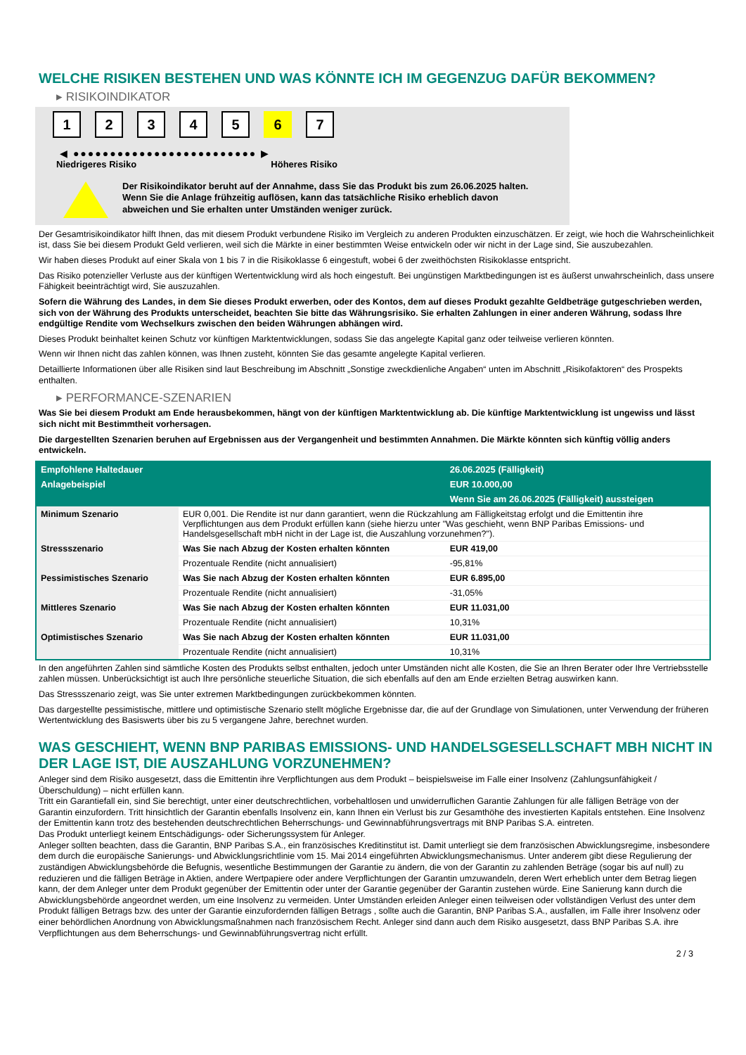WELCHE RISIKEN BESTEHEN UND WAS KÖNNTE ICH IM GEGENZUG DAFÜR BEKOMMEN?
▸ RISIKOINDIKATOR
1 2 3 4 5 6 7
◀ ●●●●●●●●●●●●●●●●●●●●●●●●● ▶
Niedrigeres Risiko Höheres Risiko
Der Risikoindikator beruht auf der Annahme, dass Sie das Produkt bis zum 26.06.2025 halten.
Wenn Sie die Anlage frühzeitig auflösen, kann das tatsächliche Risiko erheblich davon abweichen und Sie erhalten unter Umständen weniger zurück.
Der Gesamtrisikoindikator hilft Ihnen, das mit diesem Produkt verbundene Risiko im Vergleich zu anderen Produkten einzuschätzen. Er zeigt, wie hoch die Wahrscheinlichkeit ist, dass Sie bei diesem Produkt Geld verlieren, weil sich die Märkte in einer bestimmten Weise entwickeln oder wir nicht in der Lage sind, Sie auszubezahlen.
Wir haben dieses Produkt auf einer Skala von 1 bis 7 in die Risikoklasse 6 eingestuft, wobei 6 der zweithöchsten Risikoklasse entspricht.
Das Risiko potenzieller Verluste aus der künftigen Wertentwicklung wird als hoch eingestuft. Bei ungünstigen Marktbedingungen ist es äußerst unwahrscheinlich, dass unsere Fähigkeit beeinträchtigt wird, Sie auszuzahlen.
Sofern die Währung des Landes, in dem Sie dieses Produkt erwerben, oder des Kontos, dem auf dieses Produkt gezahlte Geldbeträge gutgeschrieben werden, sich von der Währung des Produkts unterscheidet, beachten Sie bitte das Währungsrisiko. Sie erhalten Zahlungen in einer anderen Währung, sodass Ihre endgültige Rendite vom Wechselkurs zwischen den beiden Währungen abhängen wird.
Dieses Produkt beinhaltet keinen Schutz vor künftigen Marktentwicklungen, sodass Sie das angelegte Kapital ganz oder teilweise verlieren könnten.
Wenn wir Ihnen nicht das zahlen können, was Ihnen zusteht, könnten Sie das gesamte angelegte Kapital verlieren.
Detaillierte Informationen über alle Risiken sind laut Beschreibung im Abschnitt „Sonstige zweckdienliche Angaben“ unten im Abschnitt „Risikofaktoren“ des Prospekts enthalten.
▸ PERFORMANCE-SZENARIEN
Was Sie bei diesem Produkt am Ende herausbekommen, hängt von der künftigen Marktentwicklung ab. Die künftige Marktentwicklung ist ungewiss und lässt sich nicht mit Bestimmtheit vorhersagen.
Die dargestellten Szenarien beruhen auf Ergebnissen aus der Vergangenheit und bestimmten Annahmen. Die Märkte könnten sich künftig völlig anders entwickeln.
| Empfohlene Haltedauer | | 26.06.2025 (Fälligkeit) |
| --- | --- | --- |
| Anlagebeispiel | | EUR 10.000,00 |
| | | Wenn Sie am 26.06.2025 (Fälligkeit) aussteigen |
| Minimum Szenario | EUR 0,001. Die Rendite ist nur dann garantiert, wenn die Rückzahlung am Fälligkeitstag erfolgt und die Emittentin ihre Verpflichtungen aus dem Produkt erfüllen kann (siehe hierzu unter "Was geschieht, wenn BNP Paribas Emissions- und Handelsgesellschaft mbH nicht in der Lage ist, die Auszahlung vorzunehmen?"). | |
| Stressszenario | Was Sie nach Abzug der Kosten erhalten könnten | EUR 419,00 |
| | Prozentuale Rendite (nicht annualisiert) | -95,81% |
| Pessimistisches Szenario | Was Sie nach Abzug der Kosten erhalten könnten | EUR 6.895,00 |
| | Prozentuale Rendite (nicht annualisiert) | -31,05% |
| Mittleres Szenario | Was Sie nach Abzug der Kosten erhalten könnten | EUR 11.031,00 |
| | Prozentuale Rendite (nicht annualisiert) | 10,31% |
| Optimistisches Szenario | Was Sie nach Abzug der Kosten erhalten könnten | EUR 11.031,00 |
| | Prozentuale Rendite (nicht annualisiert) | 10,31% |
In den angeführten Zahlen sind sämtliche Kosten des Produkts selbst enthalten, jedoch unter Umständen nicht alle Kosten, die Sie an Ihren Berater oder Ihre Vertriebsstelle zahlen müssen. Unberücksichtigt ist auch Ihre persönliche steuerliche Situation, die sich ebenfalls auf den am Ende erzielten Betrag auswirken kann.
Das Stressszenario zeigt, was Sie unter extremen Marktbedingungen zurückbekommen könnten.
Das dargestellte pessimistische, mittlere und optimistische Szenario stellt mögliche Ergebnisse dar, die auf der Grundlage von Simulationen, unter Verwendung der früheren Wertentwicklung des Basiswerts über bis zu 5 vergangene Jahre, berechnet wurden.
WAS GESCHIEHT, WENN BNP PARIBAS EMISSIONS- UND HANDELSGESELLSCHAFT MBH NICHT IN DER LAGE IST, DIE AUSZAHLUNG VORZUNEHMEN?
Anleger sind dem Risiko ausgesetzt, dass die Emittentin ihre Verpflichtungen aus dem Produkt – beispielsweise im Falle einer Insolvenz (Zahlungsunfähigkeit / Überschuldung) – nicht erfüllen kann.
Tritt ein Garantiefall ein, sind Sie berechtigt, unter einer deutschrechtlichen, vorbehaltlosen und unwiderruflichen Garantie Zahlungen für alle fälligen Beträge von der Garantin einzufordern. Tritt hinsichtlich der Garantin ebenfalls Insolvenz ein, kann Ihnen ein Verlust bis zur Gesamthöhe des investierten Kapitals entstehen. Eine Insolvenz der Emittentin kann trotz des bestehenden deutschrechtlichen Beherrschungs- und Gewinnabführungsvertrags mit BNP Paribas S.A. eintreten.
Das Produkt unterliegt keinem Entschädigungs- oder Sicherungssystem für Anleger.
Anleger sollten beachten, dass die Garantin, BNP Paribas S.A., ein französisches Kreditinstitut ist. Damit unterliegt sie dem französischen Abwicklungsregime, insbesondere dem durch die europäische Sanierungs- und Abwicklungsrichtlinie vom 15. Mai 2014 eingeführten Abwicklungsmechanismus. Unter anderem gibt diese Regulierung der zuständigen Abwicklungsbehörde die Befugnis, wesentliche Bestimmungen der Garantie zu ändern, die von der Garantin zu zahlenden Beträge (sogar bis auf null) zu reduzieren und die fälligen Beträge in Aktien, andere Wertpapiere oder andere Verpflichtungen der Garantin umzuwandeln, deren Wert erheblich unter dem Betrag liegen kann, der dem Anleger unter dem Produkt gegenüber der Emittentin oder unter der Garantie gegenüber der Garantin zustehen würde. Eine Sanierung kann durch die Abwicklungsbehörde angeordnet werden, um eine Insolvenz zu vermeiden. Unter Umständen erleiden Anleger einen teilweisen oder vollständigen Verlust des unter dem Produkt fälligen Betrags bzw. des unter der Garantie einzufordernden fälligen Betrags , sollte auch die Garantin, BNP Paribas S.A., ausfallen, im Falle ihrer Insolvenz oder einer behördlichen Anordnung von Abwicklungsmaßnahmen nach französischem Recht. Anleger sind dann auch dem Risiko ausgesetzt, dass BNP Paribas S.A. ihre Verpflichtungen aus dem Beherrschungs- und Gewinnabführungsvertrag nicht erfüllt.
2 / 3